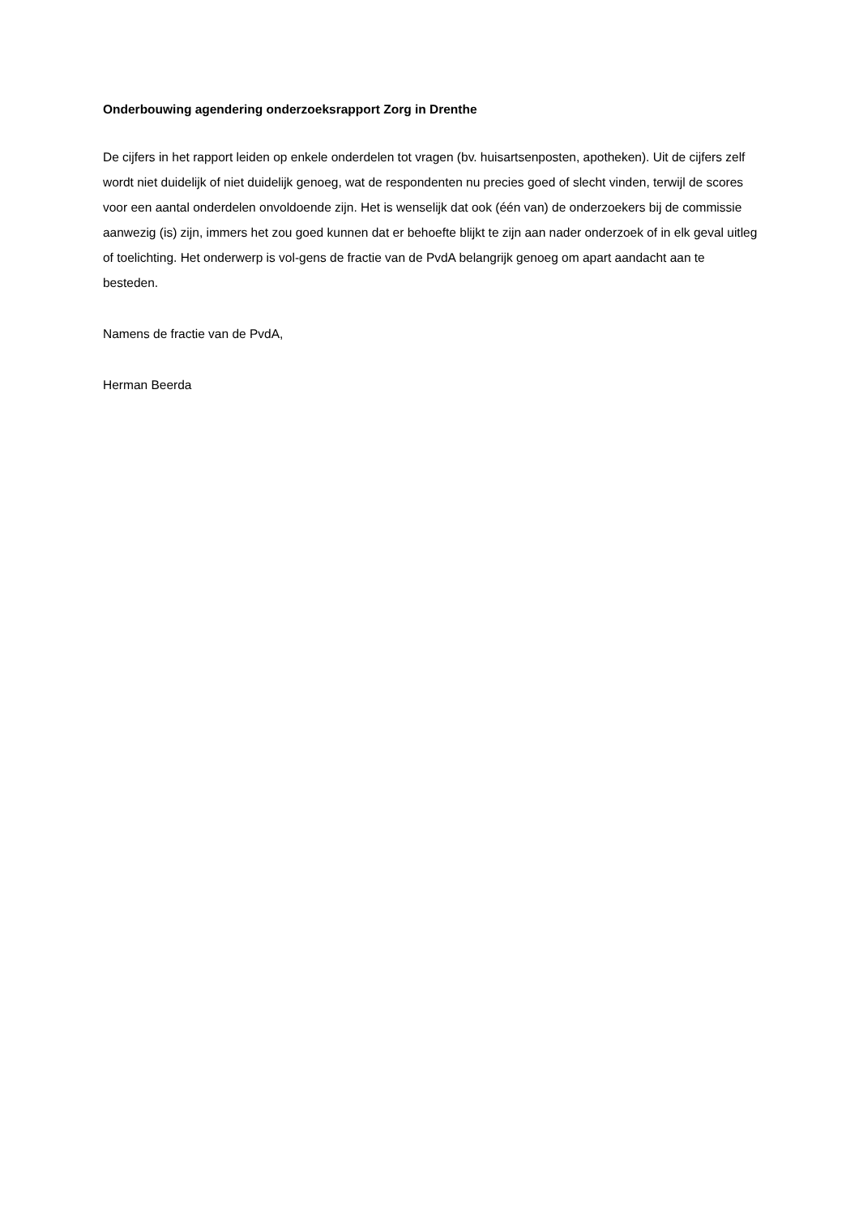Onderbouwing agendering onderzoeksrapport Zorg in Drenthe
De cijfers in het rapport leiden op enkele onderdelen tot vragen (bv. huisartsenposten, apotheken). Uit de cijfers zelf wordt niet duidelijk of niet duidelijk genoeg, wat de respondenten nu precies goed of slecht vinden, terwijl de scores voor een aantal onderdelen onvoldoende zijn. Het is wenselijk dat ook (één van) de onderzoekers bij de commissie aanwezig (is) zijn, immers het zou goed kunnen dat er behoefte blijkt te zijn aan nader onderzoek of in elk geval uitleg of toelichting. Het onderwerp is vol-gens de fractie van de PvdA belangrijk genoeg om apart aandacht aan te besteden.
Namens de fractie van de PvdA,
Herman Beerda